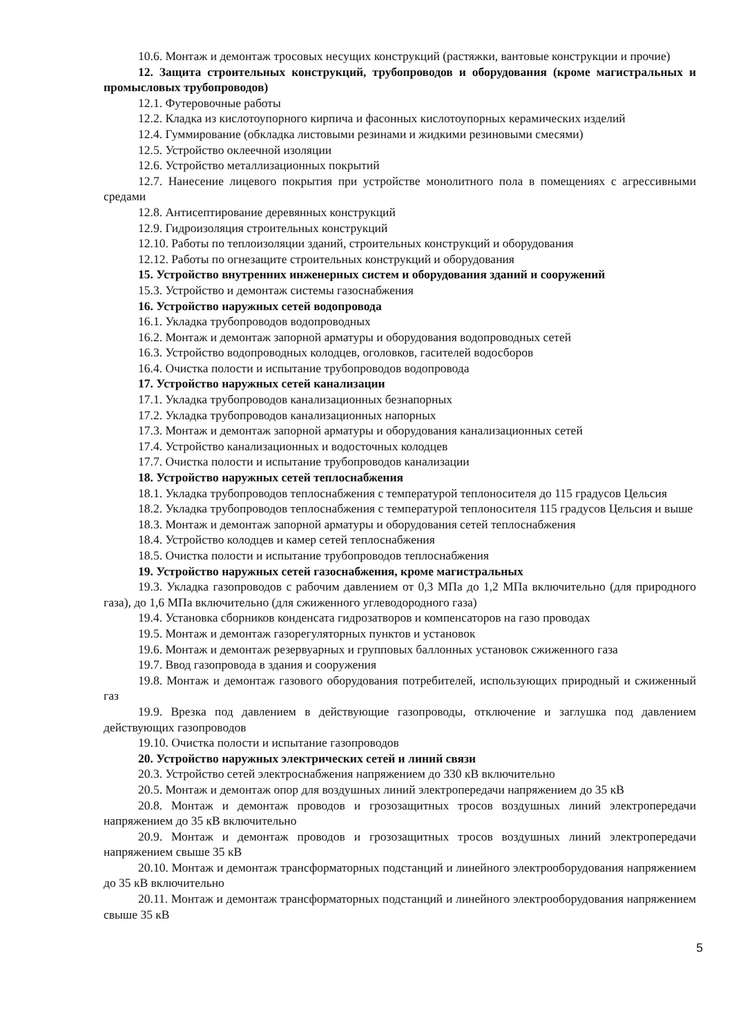10.6. Монтаж и демонтаж тросовых несущих конструкций (растяжки, вантовые конструкции и прочие)
12. Защита строительных конструкций, трубопроводов и оборудования (кроме магистральных и промысловых трубопроводов)
12.1. Футеровочные работы
12.2. Кладка из кислотоупорного кирпича и фасонных кислотоупорных керамических изделий
12.4. Гуммирование (обкладка листовыми резинами и жидкими резиновыми смесями)
12.5. Устройство оклеечной изоляции
12.6. Устройство металлизационных покрытий
12.7. Нанесение лицевого покрытия при устройстве монолитного пола в помещениях с агрессивными средами
12.8. Антисептирование деревянных конструкций
12.9. Гидроизоляция строительных конструкций
12.10. Работы по теплоизоляции зданий, строительных конструкций и оборудования
12.12. Работы по огнезащите строительных конструкций и оборудования
15. Устройство внутренних инженерных систем и оборудования зданий и сооружений
15.3. Устройство и демонтаж системы газоснабжения
16. Устройство наружных сетей водопровода
16.1. Укладка трубопроводов водопроводных
16.2. Монтаж и демонтаж запорной арматуры и оборудования водопроводных сетей
16.3. Устройство водопроводных колодцев, оголовков, гасителей водосборов
16.4. Очистка полости и испытание трубопроводов водопровода
17. Устройство наружных сетей канализации
17.1. Укладка трубопроводов канализационных безнапорных
17.2. Укладка трубопроводов канализационных напорных
17.3. Монтаж и демонтаж запорной арматуры и оборудования канализационных сетей
17.4. Устройство канализационных и водосточных колодцев
17.7. Очистка полости и испытание трубопроводов канализации
18. Устройство наружных сетей теплоснабжения
18.1. Укладка трубопроводов теплоснабжения с температурой теплоносителя до 115 градусов Цельсия
18.2. Укладка трубопроводов теплоснабжения с температурой теплоносителя 115 градусов Цельсия и выше
18.3. Монтаж и демонтаж запорной арматуры и оборудования сетей теплоснабжения
18.4. Устройство колодцев и камер сетей теплоснабжения
18.5. Очистка полости и испытание трубопроводов теплоснабжения
19. Устройство наружных сетей газоснабжения, кроме магистральных
19.3. Укладка газопроводов с рабочим давлением от 0,3 МПа до 1,2 МПа включительно (для природного газа), до 1,6 МПа включительно (для сжиженного углеводородного газа)
19.4. Установка сборников конденсата гидрозатворов и компенсаторов на газо проводах
19.5. Монтаж и демонтаж газорегуляторных пунктов и установок
19.6. Монтаж и демонтаж резервуарных и групповых баллонных установок сжиженного газа
19.7. Ввод газопровода в здания и сооружения
19.8. Монтаж и демонтаж газового оборудования потребителей, использующих природный и сжиженный газ
19.9. Врезка под давлением в действующие газопроводы, отключение и заглушка под давлением действующих газопроводов
19.10. Очистка полости и испытание газопроводов
20. Устройство наружных электрических сетей и линий связи
20.3. Устройство сетей электроснабжения напряжением до 330 кВ включительно
20.5. Монтаж и демонтаж опор для воздушных линий электропередачи напряжением до 35 кВ
20.8. Монтаж и демонтаж проводов и грозозащитных тросов воздушных линий электропередачи напряжением до 35 кВ включительно
20.9. Монтаж и демонтаж проводов и грозозащитных тросов воздушных линий электропередачи напряжением свыше 35 кВ
20.10. Монтаж и демонтаж трансформаторных подстанций и линейного электрооборудования напряжением до 35 кВ включительно
20.11. Монтаж и демонтаж трансформаторных подстанций и линейного электрооборудования напряжением свыше 35 кВ
5